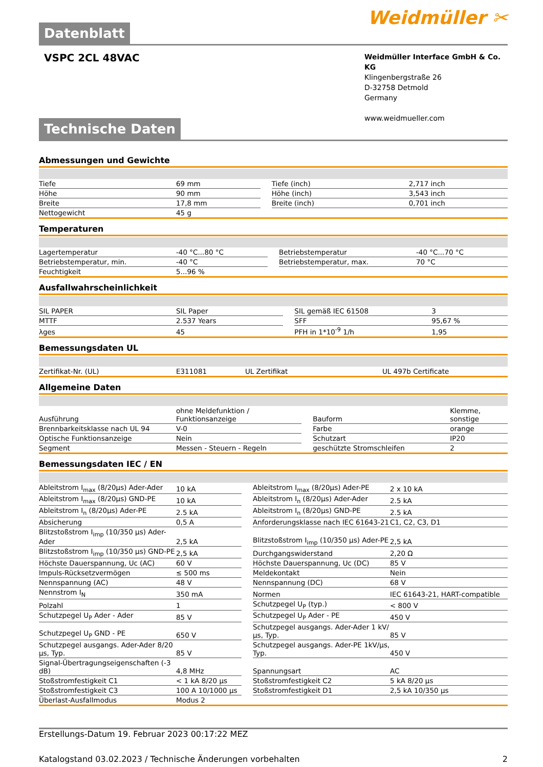Datenblatt
Weidmüller ✂
VSPC 2CL 48VAC
Weidmüller Interface GmbH & Co. KG
Klingenbergstraße 26
D-32758 Detmold
Germany
www.weidmueller.com
Technische Daten
Abmessungen und Gewichte
| Tiefe | 69 mm | | Tiefe (inch) | 2,717 inch |
| Höhe | 90 mm | | Höhe (inch) | 3,543 inch |
| Breite | 17,8 mm | | Breite (inch) | 0,701 inch |
| Nettogewicht | 45 g | | | |
Temperaturen
| Lagertemperatur | -40 °C...80 °C | | Betriebstemperatur | -40 °C...70 °C |
| Betriebstemperatur, min. | -40 °C | | Betriebstemperatur, max. | 70 °C |
| Feuchtigkeit | 5...96 % | | | |
Ausfallwahrscheinlichkeit
| SIL PAPER | SIL Paper | | SIL gemäß IEC 61508 | 3 |
| MTTF | 2.537 Years | | SFF | 95,67 % |
| λges | 45 | | PFH in 1*10<sup>-9</sup> 1/h | 1,95 |
Bemessungsdaten UL
| Zertifikat-Nr. (UL) | E311081 | | UL Zertifikat | UL 497b Certificate |
Allgemeine Daten
| Ausführung | ohne Meldefunktion / Funktionsanzeige | | Bauform | Klemme, sonstige |
| Brennbarkeitsklasse nach UL 94 | V-0 | | Farbe | orange |
| Optische Funktionsanzeige | Nein | | Schutzart | IP20 |
| Segment | Messen - Steuern - Regeln | | geschützte Stromschleifen | 2 |
Bemessungsdaten IEC / EN
| Ableitstrom I<sub>max</sub> (8/20µs) Ader-Ader | 10 kA | | Ableitstrom I<sub>max</sub> (8/20µs) Ader-PE | 2 x 10 kA |
| Ableitstrom I<sub>max</sub> (8/20µs) GND-PE | 10 kA | | Ableitstrom I<sub>n</sub> (8/20µs) Ader-Ader | 2.5 kA |
| Ableitstrom I<sub>n</sub> (8/20µs) Ader-PE | 2.5 kA | | Ableitstrom I<sub>n</sub> (8/20µs) GND-PE | 2.5 kA |
| Absicherung | 0,5 A | | Anforderungsklasse nach IEC 61643-21 | C1, C2, C3, D1 |
| Blitzstoßstrom I<sub>imp</sub> (10/350 µs) Ader-Ader | 2,5 kA | | Blitzstoßstrom I<sub>imp</sub> (10/350 µs) Ader-PE | 2,5 kA |
| Blitzstoßstrom I<sub>imp</sub> (10/350 µs) GND-PE | 2,5 kA | | Durchgangswiderstand | 2,20 Ω |
| Höchste Dauerspannung, Uc (AC) | 60 V | | Höchste Dauerspannung, Uc (DC) | 85 V |
| Impuls-Rücksetzvermögen | ≤ 500 ms | | Meldekontakt | Nein |
| Nennspannung (AC) | 48 V | | Nennspannung (DC) | 68 V |
| Nennstrom I<sub>N</sub> | 350 mA | | Normen | IEC 61643-21, HART-compatible |
| Polzahl | 1 | | Schutzpegel U<sub>P</sub> (typ.) | < 800 V |
| Schutzpegel U<sub>P</sub> Ader - Ader | 85 V | | Schutzpegel U<sub>P</sub> Ader - PE | 450 V |
| Schutzpegel U<sub>P</sub> GND - PE | 650 V | | Schutzpegel ausgangs. Ader-Ader 1 kV/µs, Typ. | 85 V |
| Schutzpegel ausgangs. Ader-Ader 8/20 µs, Typ. | 85 V | | Schutzpegel ausgangs. Ader-PE 1kV/µs, Typ. | 450 V |
| Signal-Übertragungseigenschaften (-3 dB) | 4,8 MHz | | Spannungsart | AC |
| Stoßstromfestigkeit C1 | < 1 kA 8/20 µs | | Stoßstromfestigkeit C2 | 5 kA 8/20 µs |
| Stoßstromfestigkeit C3 | 100 A 10/1000 µs | | Stoßstromfestigkeit D1 | 2,5 kA 10/350 µs |
| Überlast-Ausfallmodus | Modus 2 | | | |
Erstellungs-Datum 19. Februar 2023 00:17:22 MEZ
Katalogstand 03.02.2023 / Technische Änderungen vorbehalten 2